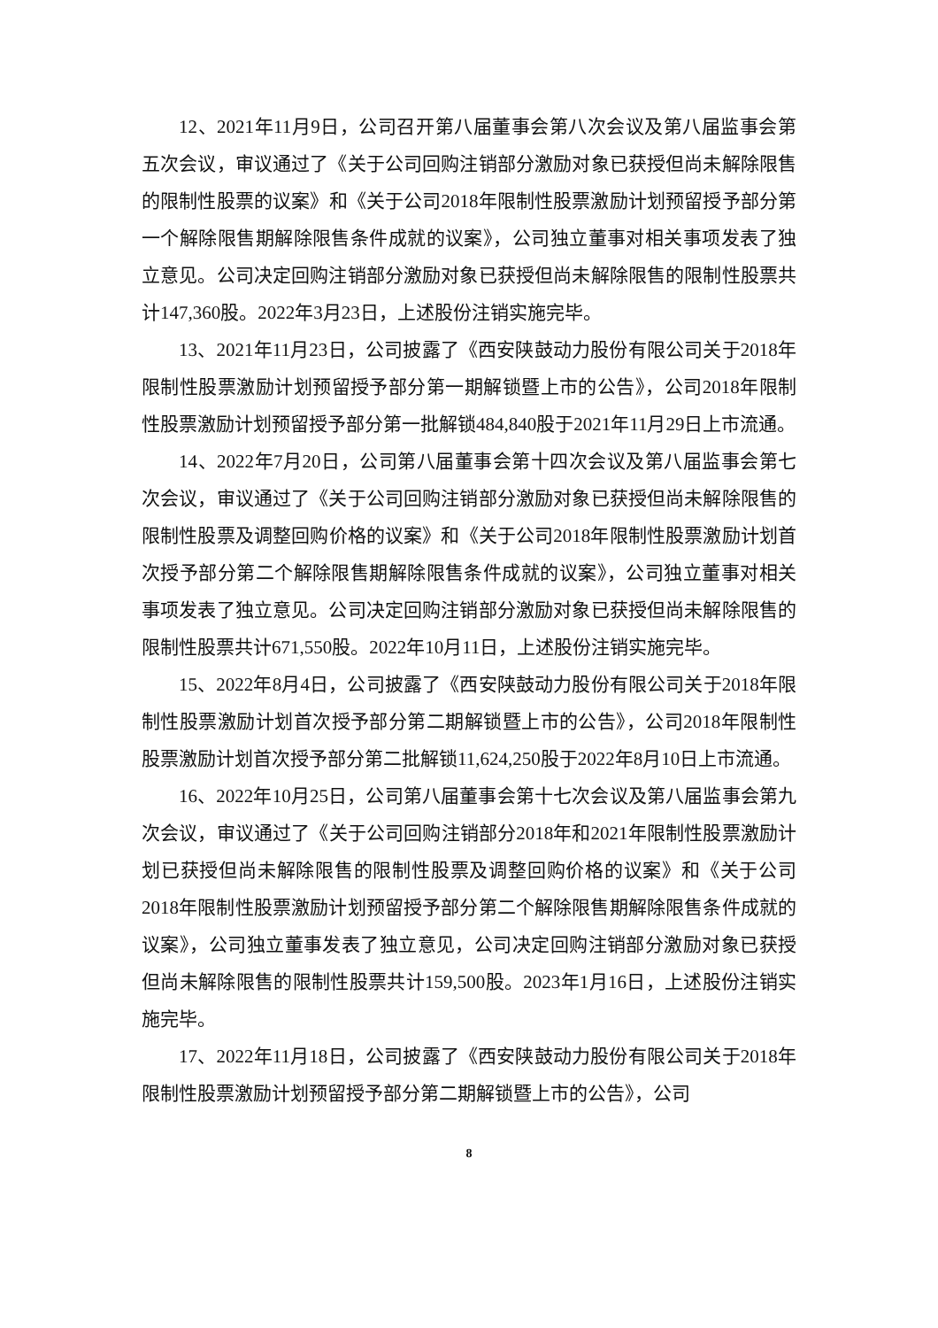12、2021年11月9日，公司召开第八届董事会第八次会议及第八届监事会第五次会议，审议通过了《关于公司回购注销部分激励对象已获授但尚未解除限售的限制性股票的议案》和《关于公司2018年限制性股票激励计划预留授予部分第一个解除限售期解除限售条件成就的议案》，公司独立董事对相关事项发表了独立意见。公司决定回购注销部分激励对象已获授但尚未解除限售的限制性股票共计147,360股。2022年3月23日，上述股份注销实施完毕。
13、2021年11月23日，公司披露了《西安陕鼓动力股份有限公司关于2018年限制性股票激励计划预留授予部分第一期解锁暨上市的公告》，公司2018年限制性股票激励计划预留授予部分第一批解锁484,840股于2021年11月29日上市流通。
14、2022年7月20日，公司第八届董事会第十四次会议及第八届监事会第七次会议，审议通过了《关于公司回购注销部分激励对象已获授但尚未解除限售的限制性股票及调整回购价格的议案》和《关于公司2018年限制性股票激励计划首次授予部分第二个解除限售期解除限售条件成就的议案》，公司独立董事对相关事项发表了独立意见。公司决定回购注销部分激励对象已获授但尚未解除限售的限制性股票共计671,550股。2022年10月11日，上述股份注销实施完毕。
15、2022年8月4日，公司披露了《西安陕鼓动力股份有限公司关于2018年限制性股票激励计划首次授予部分第二期解锁暨上市的公告》，公司2018年限制性股票激励计划首次授予部分第二批解锁11,624,250股于2022年8月10日上市流通。
16、2022年10月25日，公司第八届董事会第十七次会议及第八届监事会第九次会议，审议通过了《关于公司回购注销部分2018年和2021年限制性股票激励计划已获授但尚未解除限售的限制性股票及调整回购价格的议案》和《关于公司2018年限制性股票激励计划预留授予部分第二个解除限售期解除限售条件成就的议案》，公司独立董事发表了独立意见，公司决定回购注销部分激励对象已获授但尚未解除限售的限制性股票共计159,500股。2023年1月16日，上述股份注销实施完毕。
17、2022年11月18日，公司披露了《西安陕鼓动力股份有限公司关于2018年限制性股票激励计划预留授予部分第二期解锁暨上市的公告》，公司
8